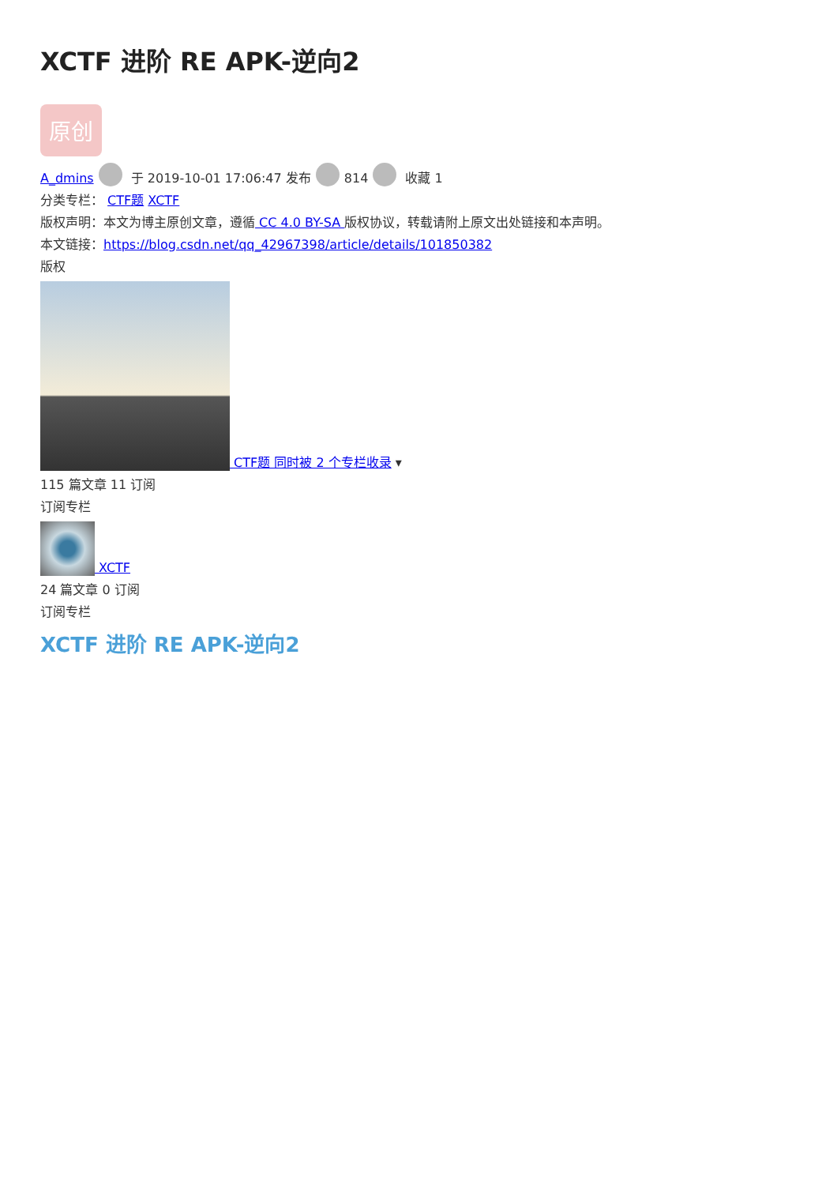XCTF 进阶 RE APK-逆向2
原创
A_dmins 于 2019-10-01 17:06:47 发布 814 收藏 1
分类专栏： CTF题 XCTF
版权声明：本文为博主原创文章，遵循 CC 4.0 BY-SA 版权协议，转载请附上原文出处链接和本声明。
本文链接：https://blog.csdn.net/qq_42967398/article/details/101850382
版权
CTF题 同时被 2 个专栏收录 ▾
115 篇文章 11 订阅
订阅专栏
XCTF
24 篇文章 0 订阅
订阅专栏
XCTF 进阶 RE APK-逆向2